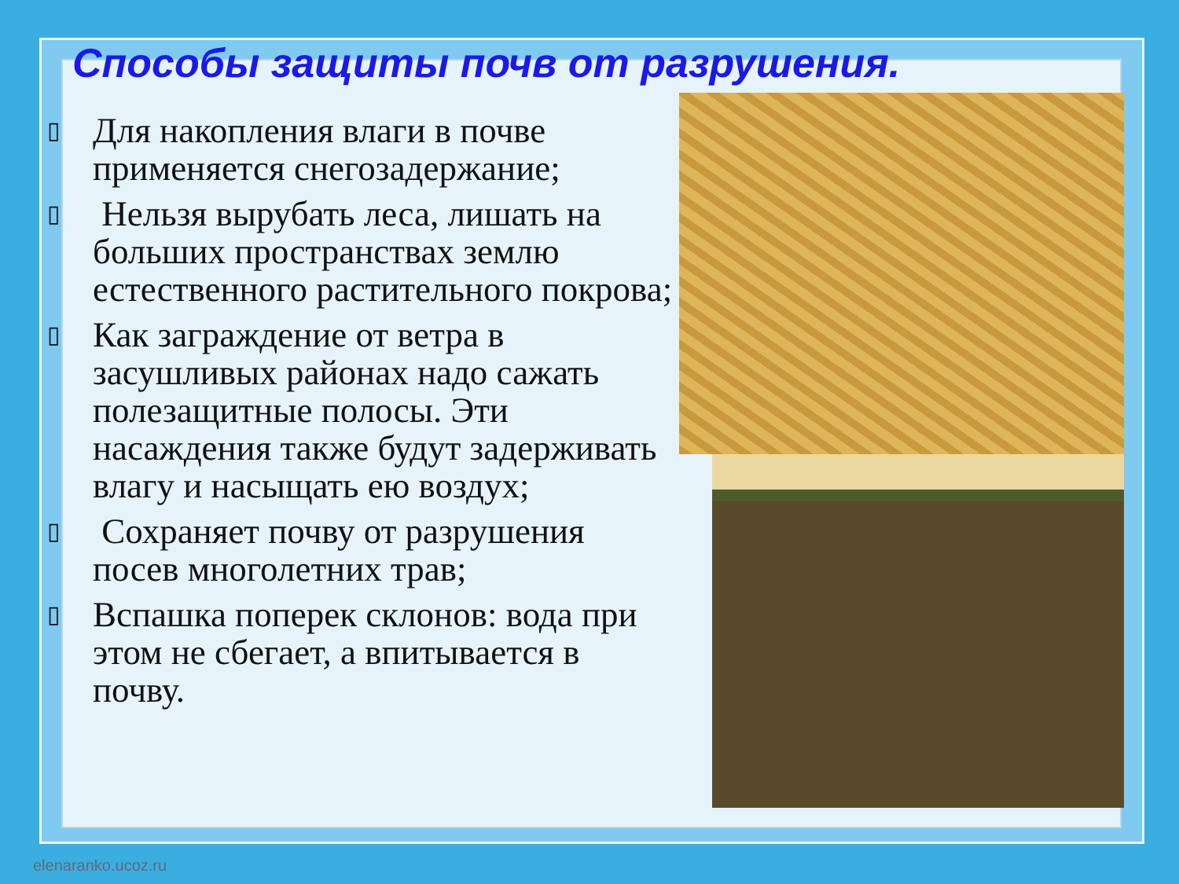Способы защиты почв от разрушения.
▯ Для накопления влаги в почве применяется снегозадержание;
▯ Нельзя вырубать леса, лишать на больших пространствах землю естественного растительного покрова;
▯ Как заграждение от ветра в засушливых районах надо сажать полезащитные полосы. Эти насаждения также будут задерживать влагу и насыщать ею воздух;
▯ Сохраняет почву от разрушения посев многолетних трав;
▯ Вспашка поперек склонов: вода при этом не сбегает, а впитывается в почву.
elenaranko.ucoz.ru